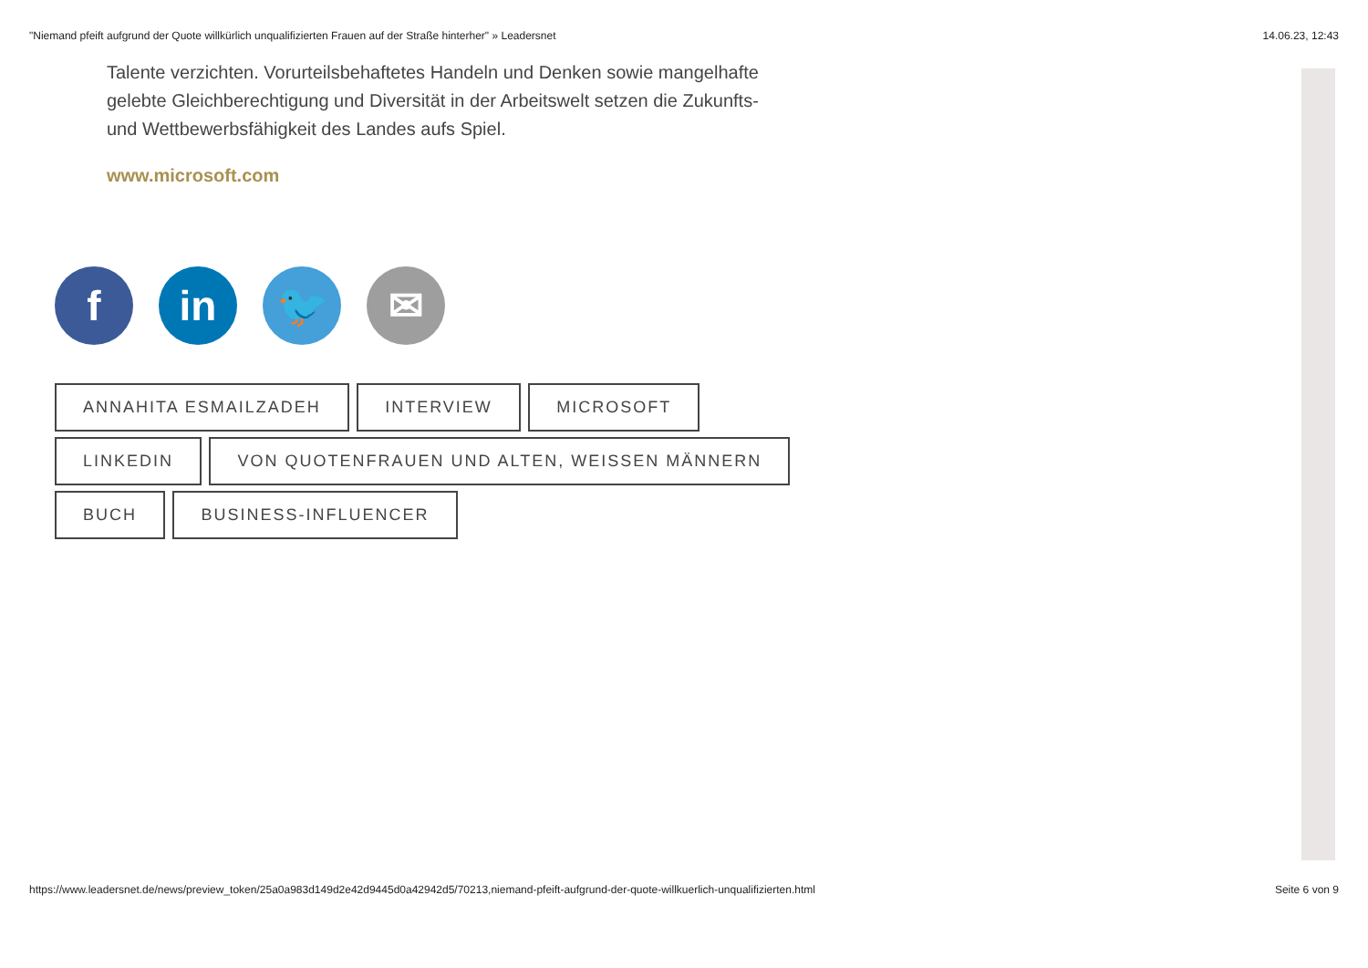"Niemand pfeift aufgrund der Quote willkürlich unqualifizierten Frauen auf der Straße hinterher" » Leadersnet 14.06.23, 12:43
Talente verzichten. Vorurteilsbehaftetes Handeln und Denken sowie mangelhafte gelebte Gleichberechtigung und Diversität in der Arbeitswelt setzen die Zukunfts- und Wettbewerbsfähigkeit des Landes aufs Spiel.
www.microsoft.com
f in 🐦 ✉
ANNAHITA ESMAILZADEH INTERVIEW MICROSOFT LINKEDIN VON QUOTENFRAUEN UND ALTEN, WEISSEN MÄNNERN BUCH BUSINESS-INFLUENCER
https://www.leadersnet.de/news/preview_token/25a0a983d149d2e42d9445d0a42942d5/70213,niemand-pfeift-aufgrund-der-quote-willkuerlich-unqualifizierten.html Seite 6 von 9